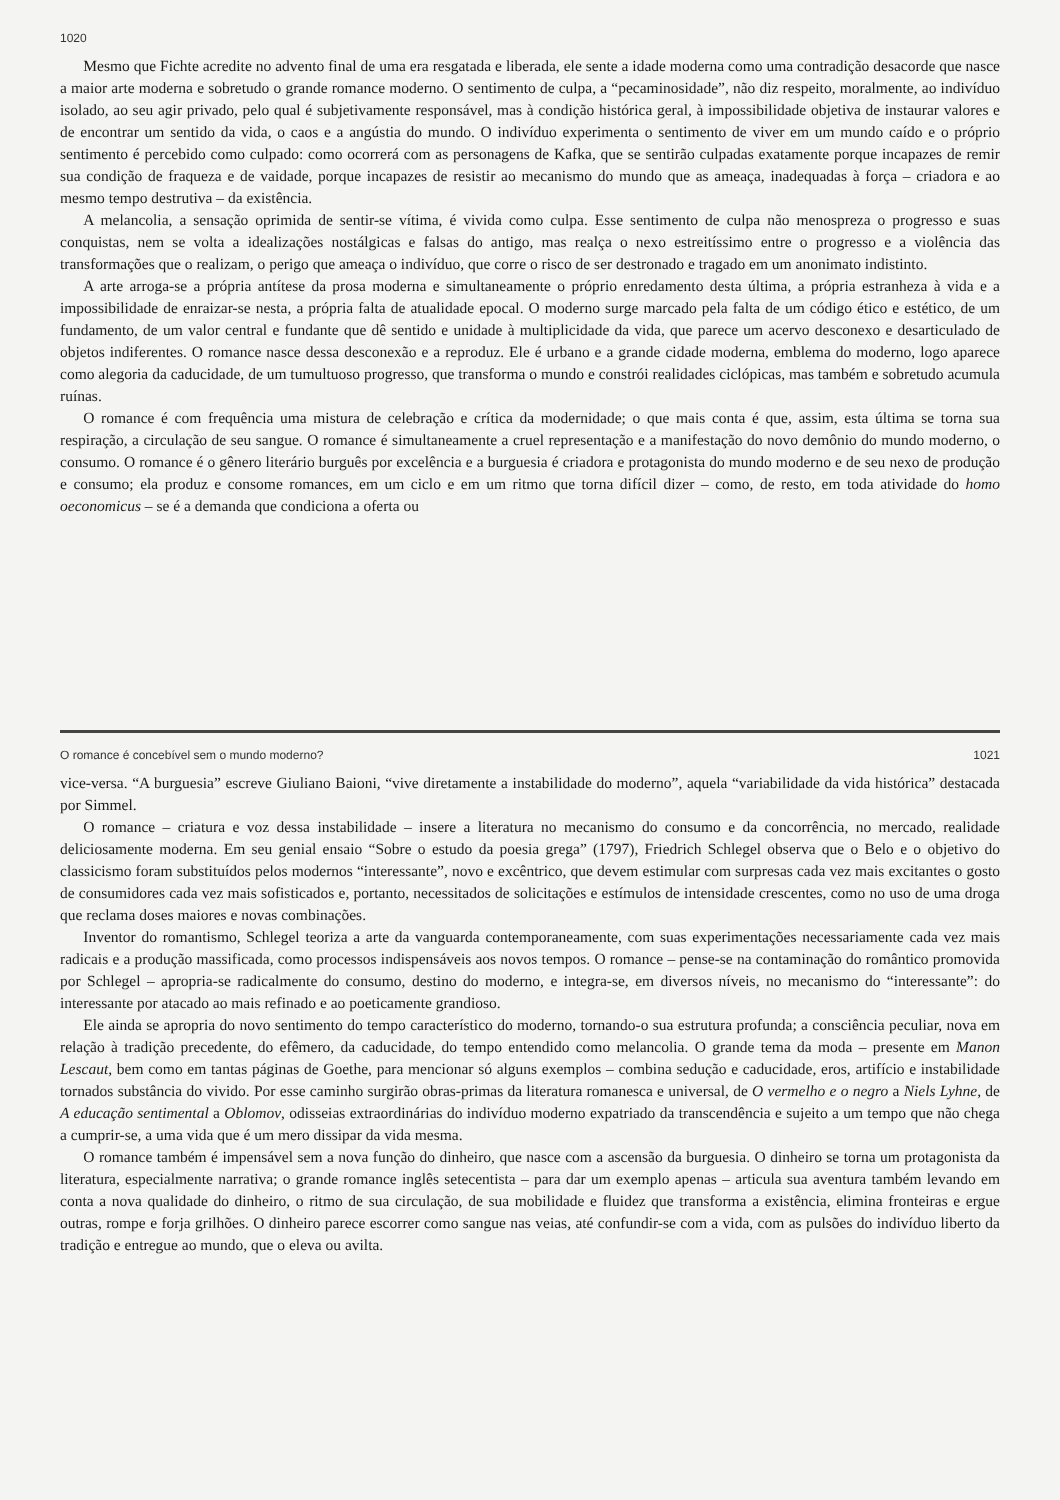1020
Mesmo que Fichte acredite no advento final de uma era resgatada e liberada, ele sente a idade moderna como uma contradição desacorde que nasce a maior arte moderna e sobretudo o grande romance moderno. O sentimento de culpa, a “pecaminosidade”, não diz respeito, moralmente, ao indivíduo isolado, ao seu agir privado, pelo qual é subjetivamente responsável, mas à condição histórica geral, à impossibilidade objetiva de instaurar valores e de encontrar um sentido da vida, o caos e a angústia do mundo. O indivíduo experimenta o sentimento de viver em um mundo caído e o próprio sentimento é percebido como culpado: como ocorrerá com as personagens de Kafka, que se sentirão culpadas exatamente porque incapazes de remir sua condição de fraqueza e de vaidade, porque incapazes de resistir ao mecanismo do mundo que as ameaça, inadequadas à força – criadora e ao mesmo tempo destrutiva – da existência.
A melancolia, a sensação oprimida de sentir-se vítima, é vivida como culpa. Esse sentimento de culpa não menospreza o progresso e suas conquistas, nem se volta a idealizações nostálgicas e falsas do antigo, mas realça o nexo estreitíssimo entre o progresso e a violência das transformações que o realizam, o perigo que ameaça o indivíduo, que corre o risco de ser destronado e tragado em um anonimato indistinto.
A arte arroga-se a própria antítese da prosa moderna e simultaneamente o próprio enredamento desta última, a própria estranheza à vida e a impossibilidade de enraizar-se nesta, a própria falta de atualidade epocal. O moderno surge marcado pela falta de um código ético e estético, de um fundamento, de um valor central e fundante que dê sentido e unidade à multiplicidade da vida, que parece um acervo desconexo e desarticulado de objetos indiferentes. O romance nasce dessa desconexão e a reproduz. Ele é urbano e a grande cidade moderna, emblema do moderno, logo aparece como alegoria da caducidade, de um tumultuoso progresso, que transforma o mundo e constrói realidades ciclópicas, mas também e sobretudo acumula ruínas.
O romance é com frequência uma mistura de celebração e crítica da modernidade; o que mais conta é que, assim, esta última se torna sua respiração, a circulação de seu sangue. O romance é simultaneamente a cruel representação e a manifestação do novo demônio do mundo moderno, o consumo. O romance é o gênero literário burguês por excelência e a burguesia é criadora e protagonista do mundo moderno e de seu nexo de produção e consumo; ela produz e consome romances, em um ciclo e em um ritmo que torna difícil dizer – como, de resto, em toda atividade do homo oeconomicus – se é a demanda que condiciona a oferta ou
O romance é concebível sem o mundo moderno? 1021
vice-versa. “A burguesia” escreve Giuliano Baioni, “vive diretamente a instabilidade do moderno”, aquela “variabilidade da vida histórica” destacada por Simmel.
O romance – criatura e voz dessa instabilidade – insere a literatura no mecanismo do consumo e da concorrência, no mercado, realidade deliciosamente moderna. Em seu genial ensaio “Sobre o estudo da poesia grega” (1797), Friedrich Schlegel observa que o Belo e o objetivo do classicismo foram substituídos pelos modernos “interessante”, novo e excêntrico, que devem estimular com surpresas cada vez mais excitantes o gosto de consumidores cada vez mais sofisticados e, portanto, necessitados de solicitações e estímulos de intensidade crescentes, como no uso de uma droga que reclama doses maiores e novas combinações.
Inventor do romantismo, Schlegel teoriza a arte da vanguarda contemporaneamente, com suas experimentações necessariamente cada vez mais radicais e a produção massificada, como processos indispensáveis aos novos tempos. O romance – pense-se na contaminação do romântico promovida por Schlegel – apropria-se radicalmente do consumo, destino do moderno, e integra-se, em diversos níveis, no mecanismo do “interessante”: do interessante por atacado ao mais refinado e ao poeticamente grandioso.
Ele ainda se apropria do novo sentimento do tempo característico do moderno, tornando-o sua estrutura profunda; a consciência peculiar, nova em relação à tradição precedente, do efêmero, da caducidade, do tempo entendido como melancolia. O grande tema da moda – presente em Manon Lescaut, bem como em tantas páginas de Goethe, para mencionar só alguns exemplos – combina sedução e caducidade, eros, artifício e instabilidade tornados substância do vivido. Por esse caminho surgirão obras-primas da literatura romanesca e universal, de O vermelho e o negro a Niels Lyhne, de A educação sentimental a Oblomov, odisseias extraordinárias do indivíduo moderno expatriado da transcendência e sujeito a um tempo que não chega a cumprir-se, a uma vida que é um mero dissipar da vida mesma.
O romance também é impensável sem a nova função do dinheiro, que nasce com a ascensão da burguesia. O dinheiro se torna um protagonista da literatura, especialmente narrativa; o grande romance inglês setecentista – para dar um exemplo apenas – articula sua aventura também levando em conta a nova qualidade do dinheiro, o ritmo de sua circulação, de sua mobilidade e fluidez que transforma a existência, elimina fronteiras e ergue outras, rompe e forja grilhões. O dinheiro parece escorrer como sangue nas veias, até confundir-se com a vida, com as pulsões do indivíduo liberto da tradição e entregue ao mundo, que o eleva ou avilta.